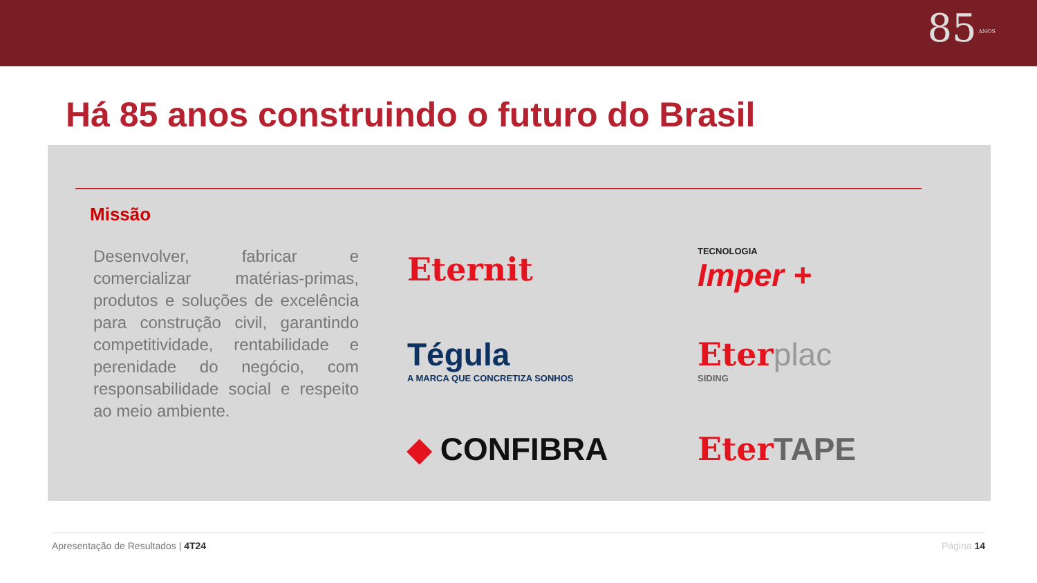85 ANOS
Há 85 anos construindo o futuro do Brasil
Missão
Desenvolver, fabricar e comercializar matérias-primas, produtos e soluções de excelência para construção civil, garantindo competitividade, rentabilidade e perenidade do negócio, com responsabilidade social e respeito ao meio ambiente.
Eternit
TECNOLOGIA
Imper +
Tégula
A MARCA QUE CONCRETIZA SONHOS
Eter plac
SIDING
◆ CONFIBRA
Eter TAPE
Apresentação de Resultados | 4T24 Página 14